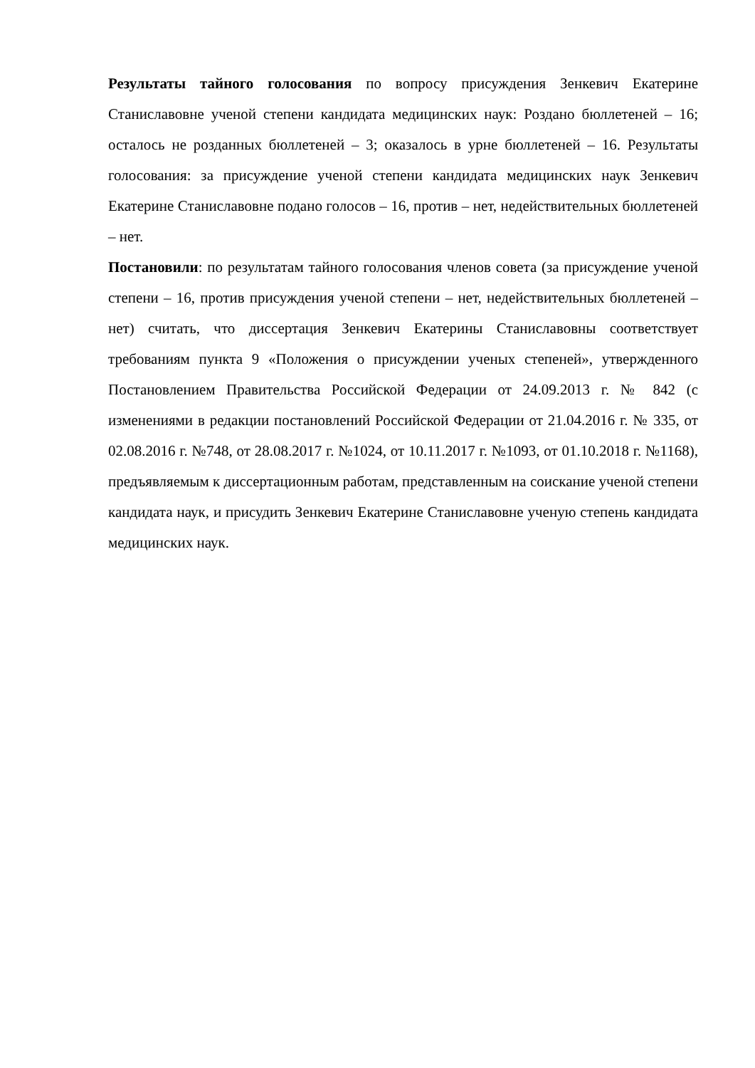Результаты тайного голосования по вопросу присуждения Зенкевич Екатерине Станиславовне ученой степени кандидата медицинских наук: Роздано бюллетеней – 16; осталось не розданных бюллетеней – 3; оказалось в урне бюллетеней – 16. Результаты голосования: за присуждение ученой степени кандидата медицинских наук Зенкевич Екатерине Станиславовне подано голосов – 16, против – нет, недействительных бюллетеней – нет.
Постановили: по результатам тайного голосования членов совета (за присуждение ученой степени – 16, против присуждения ученой степени – нет, недействительных бюллетеней – нет) считать, что диссертация Зенкевич Екатерины Станиславовны соответствует требованиям пункта 9 «Положения о присуждении ученых степеней», утвержденного Постановлением Правительства Российской Федерации от 24.09.2013 г. № 842 (с изменениями в редакции постановлений Российской Федерации от 21.04.2016 г. № 335, от 02.08.2016 г. №748, от 28.08.2017 г. №1024, от 10.11.2017 г. №1093, от 01.10.2018 г. №1168), предъявляемым к диссертационным работам, представленным на соискание ученой степени кандидата наук, и присудить Зенкевич Екатерине Станиславовне ученую степень кандидата медицинских наук.